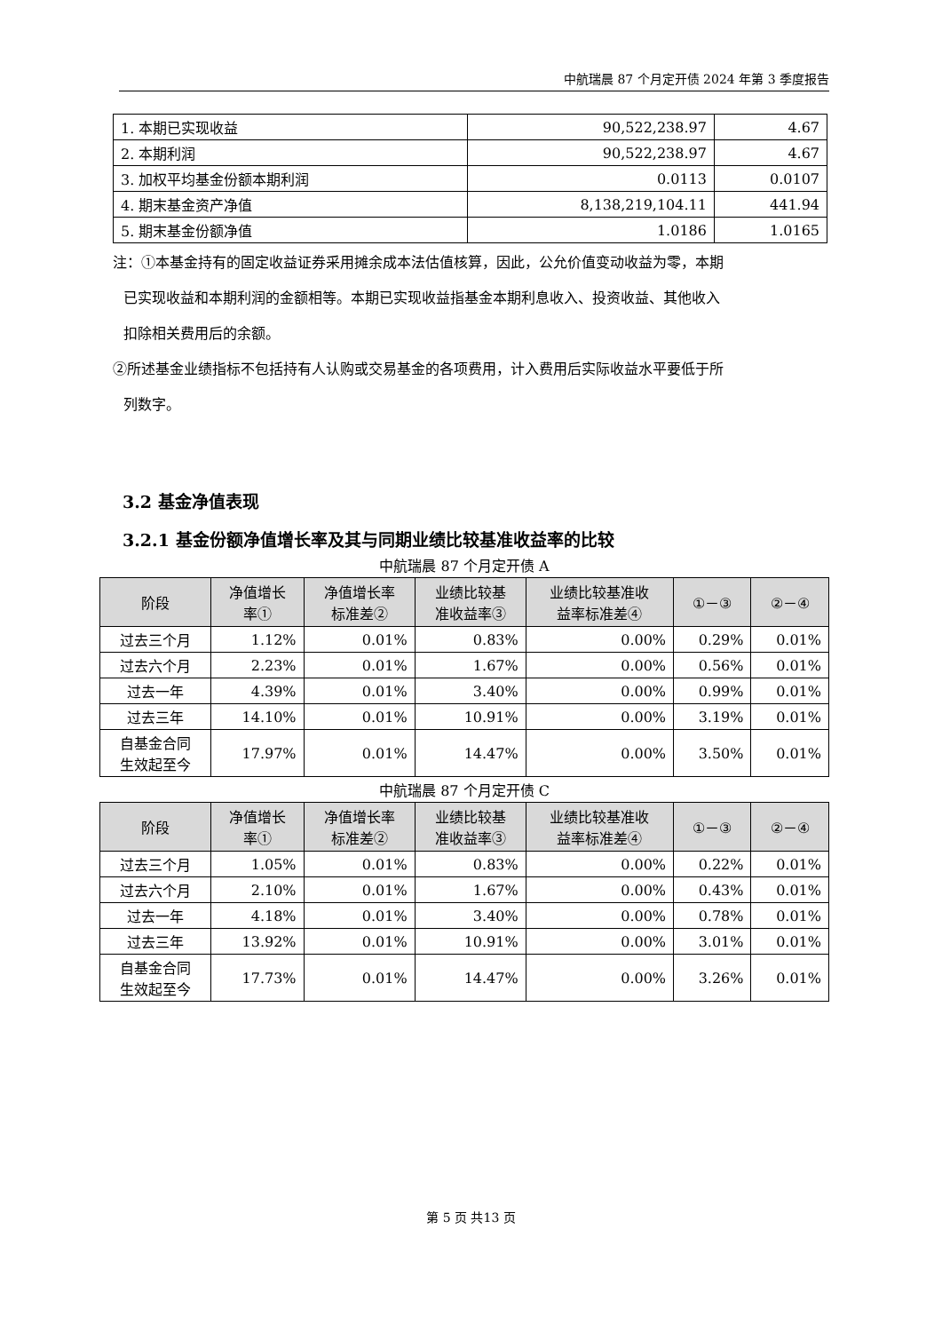中航瑞晨 87 个月定开债 2024 年第 3 季度报告
| 1. 本期已实现收益 | 90,522,238.97 | 4.67 |
| 2. 本期利润 | 90,522,238.97 | 4.67 |
| 3. 加权平均基金份额本期利润 | 0.0113 | 0.0107 |
| 4. 期末基金资产净值 | 8,138,219,104.11 | 441.94 |
| 5. 期末基金份额净值 | 1.0186 | 1.0165 |
注：①本基金持有的固定收益证券采用摊余成本法估值核算，因此，公允价值变动收益为零，本期
已实现收益和本期利润的金额相等。本期已实现收益指基金本期利息收入、投资收益、其他收入
扣除相关费用后的余额。
②所述基金业绩指标不包括持有人认购或交易基金的各项费用，计入费用后实际收益水平要低于所
列数字。
3.2 基金净值表现
3.2.1 基金份额净值增长率及其与同期业绩比较基准收益率的比较
中航瑞晨 87 个月定开债 A
| 阶段 | 净值增长 率① | 净值增长率 标准差② | 业绩比较基 准收益率③ | 业绩比较基准收 益率标准差④ | ①－③ | ②－④ |
| --- | --- | --- | --- | --- | --- | --- |
| 过去三个月 | 1.12% | 0.01% | 0.83% | 0.00% | 0.29% | 0.01% |
| 过去六个月 | 2.23% | 0.01% | 1.67% | 0.00% | 0.56% | 0.01% |
| 过去一年 | 4.39% | 0.01% | 3.40% | 0.00% | 0.99% | 0.01% |
| 过去三年 | 14.10% | 0.01% | 10.91% | 0.00% | 3.19% | 0.01% |
| 自基金合同 生效起至今 | 17.97% | 0.01% | 14.47% | 0.00% | 3.50% | 0.01% |
中航瑞晨 87 个月定开债 C
| 阶段 | 净值增长 率① | 净值增长率 标准差② | 业绩比较基 准收益率③ | 业绩比较基准收 益率标准差④ | ①－③ | ②－④ |
| --- | --- | --- | --- | --- | --- | --- |
| 过去三个月 | 1.05% | 0.01% | 0.83% | 0.00% | 0.22% | 0.01% |
| 过去六个月 | 2.10% | 0.01% | 1.67% | 0.00% | 0.43% | 0.01% |
| 过去一年 | 4.18% | 0.01% | 3.40% | 0.00% | 0.78% | 0.01% |
| 过去三年 | 13.92% | 0.01% | 10.91% | 0.00% | 3.01% | 0.01% |
| 自基金合同 生效起至今 | 17.73% | 0.01% | 14.47% | 0.00% | 3.26% | 0.01% |
第 5 页 共13 页